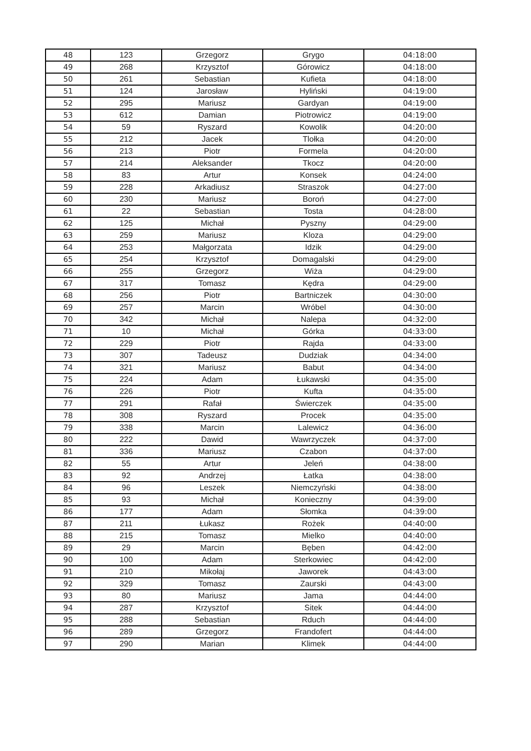| 48 | 123 | Grzegorz | Grygo | 04:18:00 |
| 49 | 268 | Krzysztof | Górowicz | 04:18:00 |
| 50 | 261 | Sebastian | Kufieta | 04:18:00 |
| 51 | 124 | Jarosław | Hyliński | 04:19:00 |
| 52 | 295 | Mariusz | Gardyan | 04:19:00 |
| 53 | 612 | Damian | Piotrowicz | 04:19:00 |
| 54 | 59 | Ryszard | Kowolik | 04:20:00 |
| 55 | 212 | Jacek | Tlołka | 04:20:00 |
| 56 | 213 | Piotr | Formela | 04:20:00 |
| 57 | 214 | Aleksander | Tkocz | 04:20:00 |
| 58 | 83 | Artur | Konsek | 04:24:00 |
| 59 | 228 | Arkadiusz | Straszok | 04:27:00 |
| 60 | 230 | Mariusz | Boroń | 04:27:00 |
| 61 | 22 | Sebastian | Tosta | 04:28:00 |
| 62 | 125 | Michał | Pyszny | 04:29:00 |
| 63 | 259 | Mariusz | Kloza | 04:29:00 |
| 64 | 253 | Małgorzata | Idzik | 04:29:00 |
| 65 | 254 | Krzysztof | Domagalski | 04:29:00 |
| 66 | 255 | Grzegorz | Wiża | 04:29:00 |
| 67 | 317 | Tomasz | Kędra | 04:29:00 |
| 68 | 256 | Piotr | Bartniczek | 04:30:00 |
| 69 | 257 | Marcin | Wróbel | 04:30:00 |
| 70 | 342 | Michał | Nalepa | 04:32:00 |
| 71 | 10 | Michał | Górka | 04:33:00 |
| 72 | 229 | Piotr | Rajda | 04:33:00 |
| 73 | 307 | Tadeusz | Dudziak | 04:34:00 |
| 74 | 321 | Mariusz | Babut | 04:34:00 |
| 75 | 224 | Adam | Łukawski | 04:35:00 |
| 76 | 226 | Piotr | Kufta | 04:35:00 |
| 77 | 291 | Rafał | Świerczek | 04:35:00 |
| 78 | 308 | Ryszard | Procek | 04:35:00 |
| 79 | 338 | Marcin | Lalewicz | 04:36:00 |
| 80 | 222 | Dawid | Wawrzyczek | 04:37:00 |
| 81 | 336 | Mariusz | Czabon | 04:37:00 |
| 82 | 55 | Artur | Jeleń | 04:38:00 |
| 83 | 92 | Andrzej | Łatka | 04:38:00 |
| 84 | 96 | Leszek | Niemczyński | 04:38:00 |
| 85 | 93 | Michał | Konieczny | 04:39:00 |
| 86 | 177 | Adam | Słomka | 04:39:00 |
| 87 | 211 | Łukasz | Rożek | 04:40:00 |
| 88 | 215 | Tomasz | Mielko | 04:40:00 |
| 89 | 29 | Marcin | Bęben | 04:42:00 |
| 90 | 100 | Adam | Sterkowiec | 04:42:00 |
| 91 | 210 | Mikołaj | Jaworek | 04:43:00 |
| 92 | 329 | Tomasz | Zaurski | 04:43:00 |
| 93 | 80 | Mariusz | Jama | 04:44:00 |
| 94 | 287 | Krzysztof | Sitek | 04:44:00 |
| 95 | 288 | Sebastian | Rduch | 04:44:00 |
| 96 | 289 | Grzegorz | Frandofert | 04:44:00 |
| 97 | 290 | Marian | Klimek | 04:44:00 |